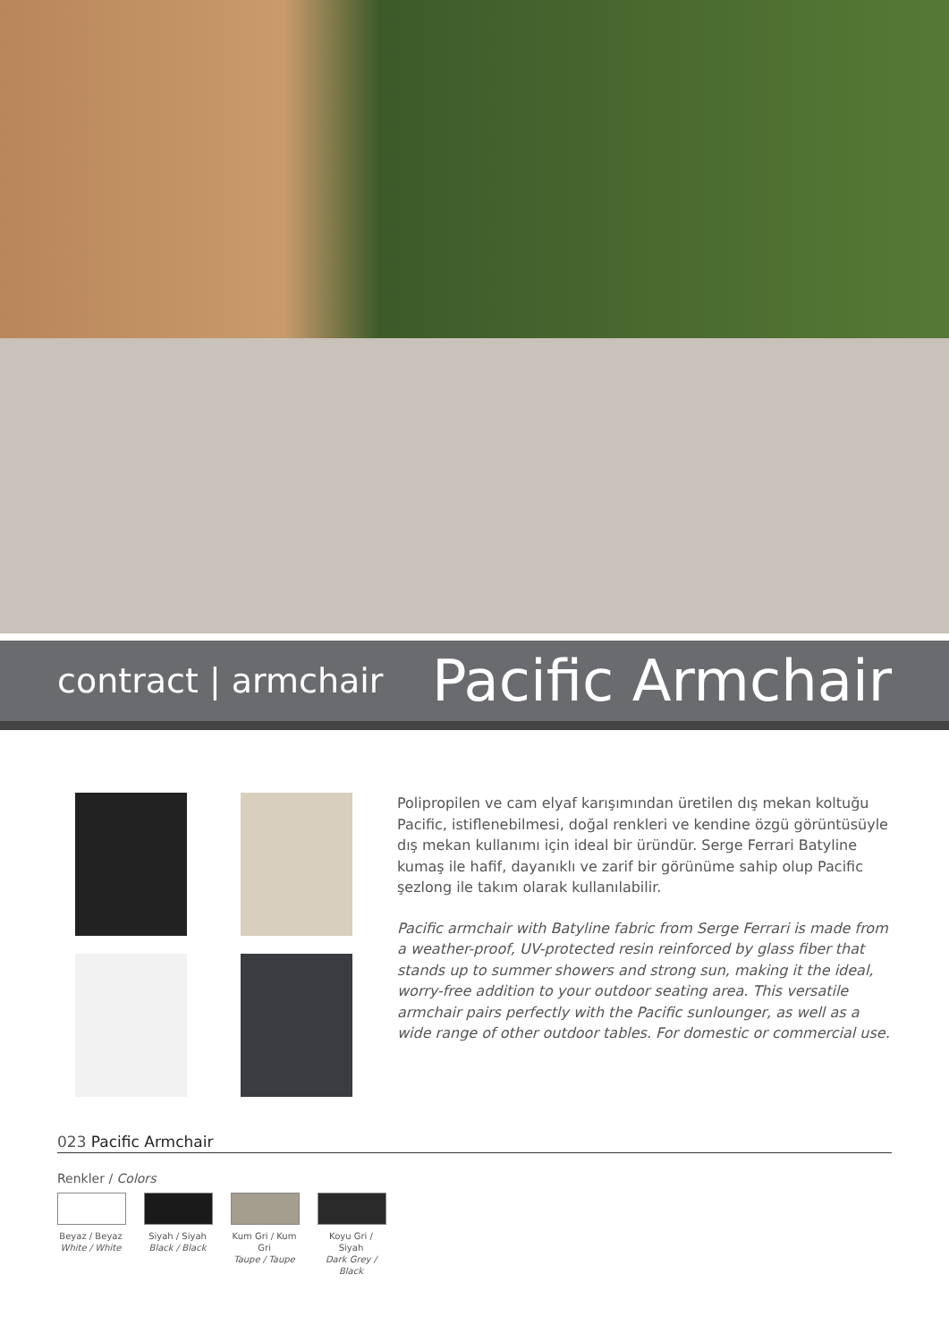contract | armchair
Pacific Armchair
Polipropilen ve cam elyaf karışımından üretilen dış mekan koltuğu Pacific, istiflenebilmesi, doğal renkleri ve kendine özgü görüntüsüyle dış mekan kullanımı için ideal bir üründür. Serge Ferrari Batyline kumaş ile hafif, dayanıklı ve zarif bir görünüme sahip olup Pacific şezlong ile takım olarak kullanılabilir.
Pacific armchair with Batyline fabric from Serge Ferrari is made from a weather-proof, UV-protected resin reinforced by glass fiber that stands up to summer showers and strong sun, making it the ideal, worry-free addition to your outdoor seating area. This versatile armchair pairs perfectly with the Pacific sunlounger, as well as a wide range of other outdoor tables. For domestic or commercial use.
023 Pacific Armchair
Renkler / Colors
Beyaz / Beyaz
White / White
Siyah / Siyah
Black / Black
Kum Gri / Kum Gri
Taupe / Taupe
Koyu Gri / Siyah
Dark Grey / Black